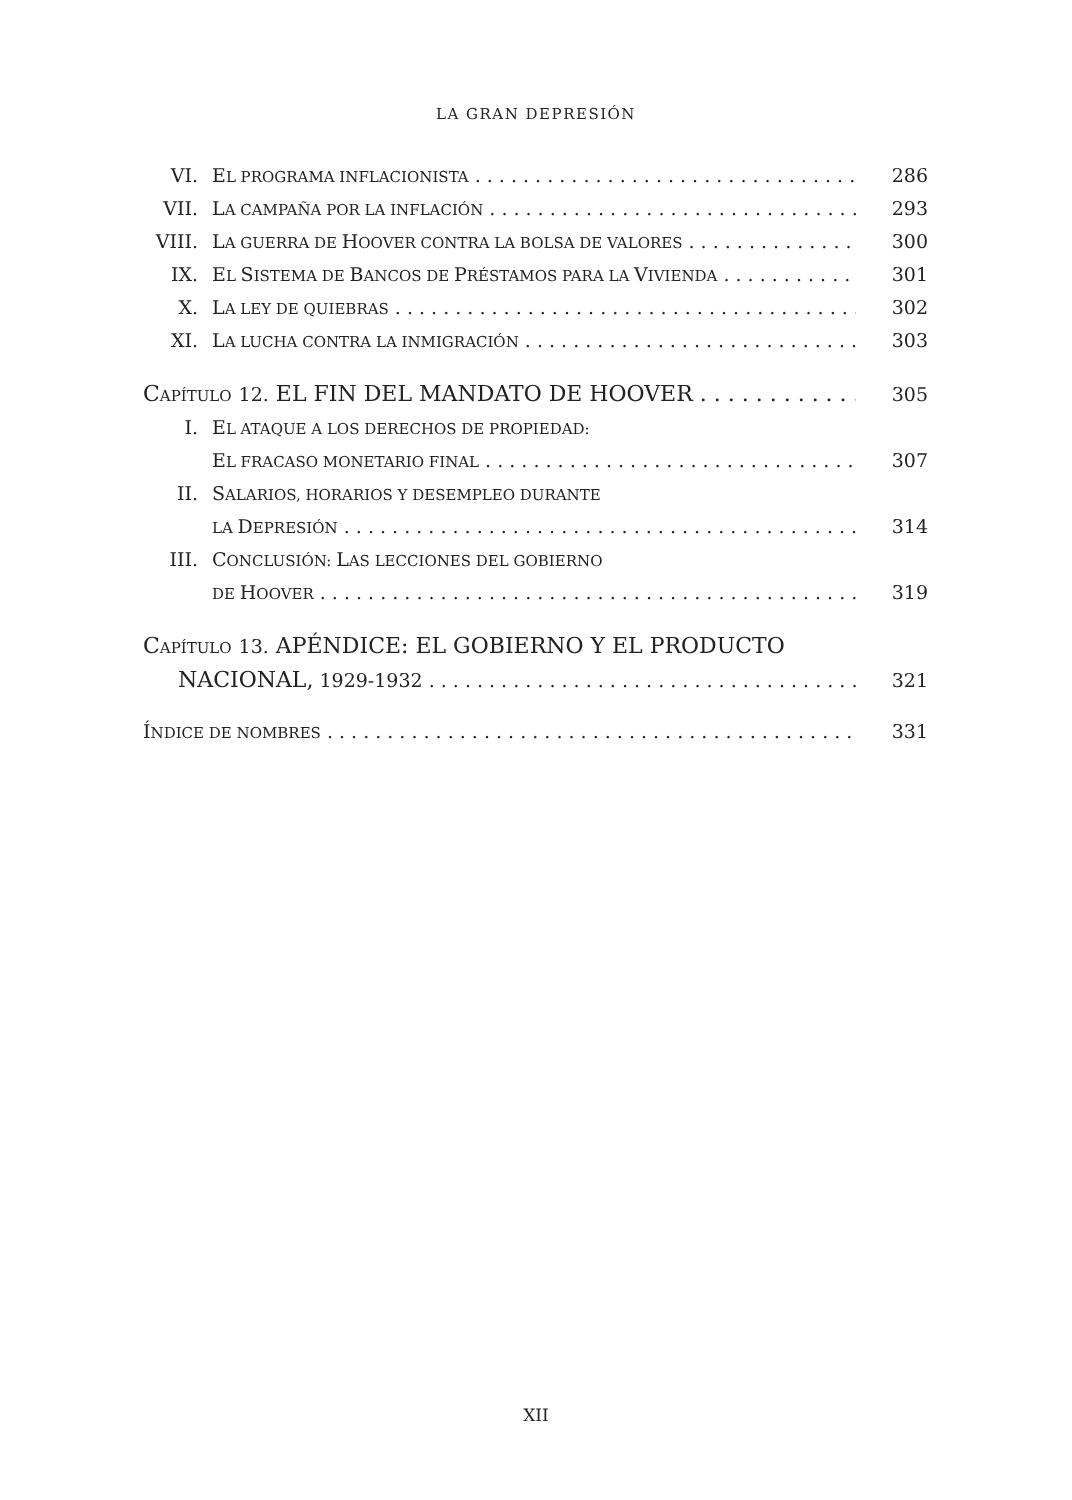LA GRAN DEPRESIÓN
VI. EL PROGRAMA INFLACIONISTA 286
VII. LA CAMPAÑA POR LA INFLACIÓN 293
VIII. LA GUERRA DE HOOVER CONTRA LA BOLSA DE VALORES 300
IX. EL SISTEMA DE BANCOS DE PRÉSTAMOS PARA LA VIVIENDA 301
X. LA LEY DE QUIEBRAS 302
XI. LA LUCHA CONTRA LA INMIGRACIÓN 303
CAPÍTULO 12. EL FIN DEL MANDATO DE HOOVER 305
I. EL ATAQUE A LOS DERECHOS DE PROPIEDAD:
EL FRACASO MONETARIO FINAL 307
II. SALARIOS, HORARIOS Y DESEMPLEO DURANTE
LA DEPRESIÓN 314
III. CONCLUSIÓN: LAS LECCIONES DEL GOBIERNO
DE HOOVER 319
CAPÍTULO 13. APÉNDICE: EL GOBIERNO Y EL PRODUCTO
NACIONAL, 1929-1932 321
ÍNDICE DE NOMBRES 331
XII